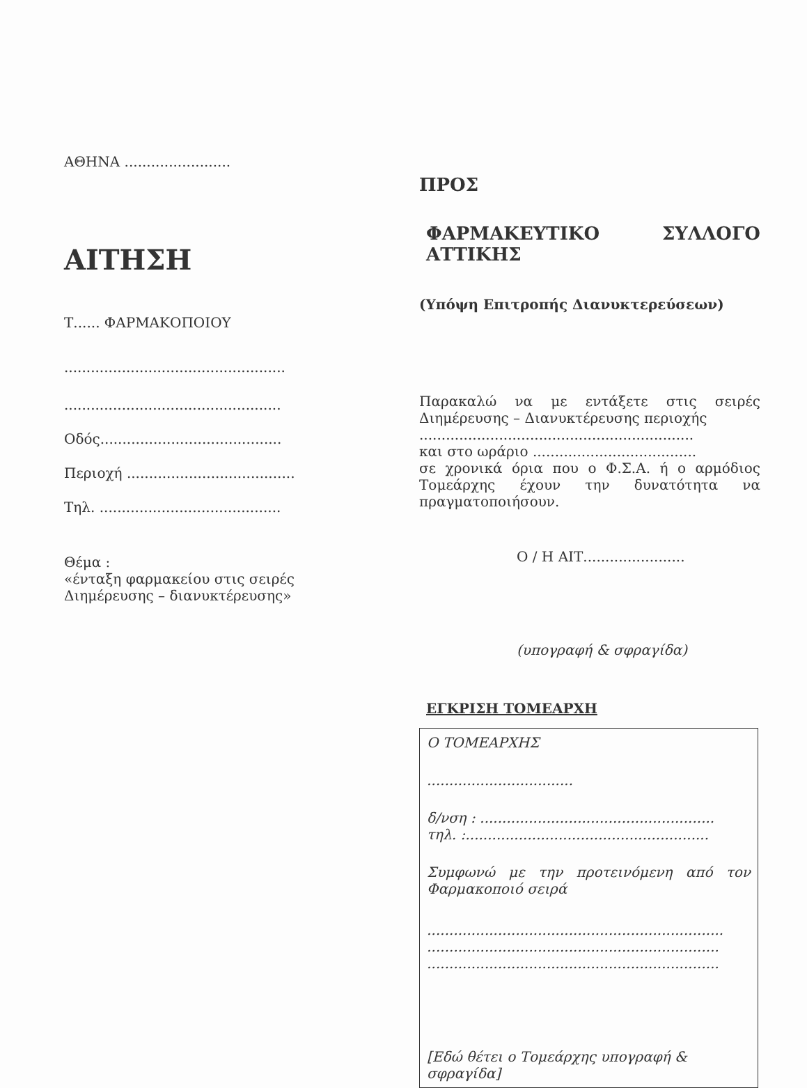ΑΘΗΝΑ ........................
ΑΙΤΗΣΗ
Τ...... ΦΑΡΜΑΚΟΠΟΙΟΥ
..................................................
.................................................
Οδός.........................................
Περιοχή ......................................
Τηλ. .........................................
Θέμα :
«ένταξη φαρμακείου στις σειρές
Διημέρευσης – διανυκτέρευσης»
ΠΡΟΣ
ΦΑΡΜΑΚΕΥΤΙΚΟ ΣΥΛΛΟΓΟ
ΑΤΤΙΚΗΣ
(Υπόψη Επιτροπής Διανυκτερεύσεων)
Παρακαλώ να με εντάξετε στις σειρές
Διημέρευσης – Διανυκτέρευσης περιοχής
..............................................................
και στο ωράριο .....................................
σε χρονικά όρια που ο Φ.Σ.Α. ή ο αρμόδιος Τομεάρχης έχουν την δυνατότητα να πραγματοποιήσουν.
Ο / Η ΑΙΤ.......................
(υπογραφή & σφραγίδα)
ΕΓΚΡΙΣΗ ΤΟΜΕΑΡΧΗ
Ο ΤΟΜΕΑΡΧΗΣ
.................................
δ/νση : .....................................................
τηλ. :.......................................................
Συμφωνώ με την προτεινόμενη από τον Φαρμακοποιό σειρά
...................................................................
..................................................................
..................................................................
[Εδώ θέτει ο Τομεάρχης υπογραφή & σφραγίδα]